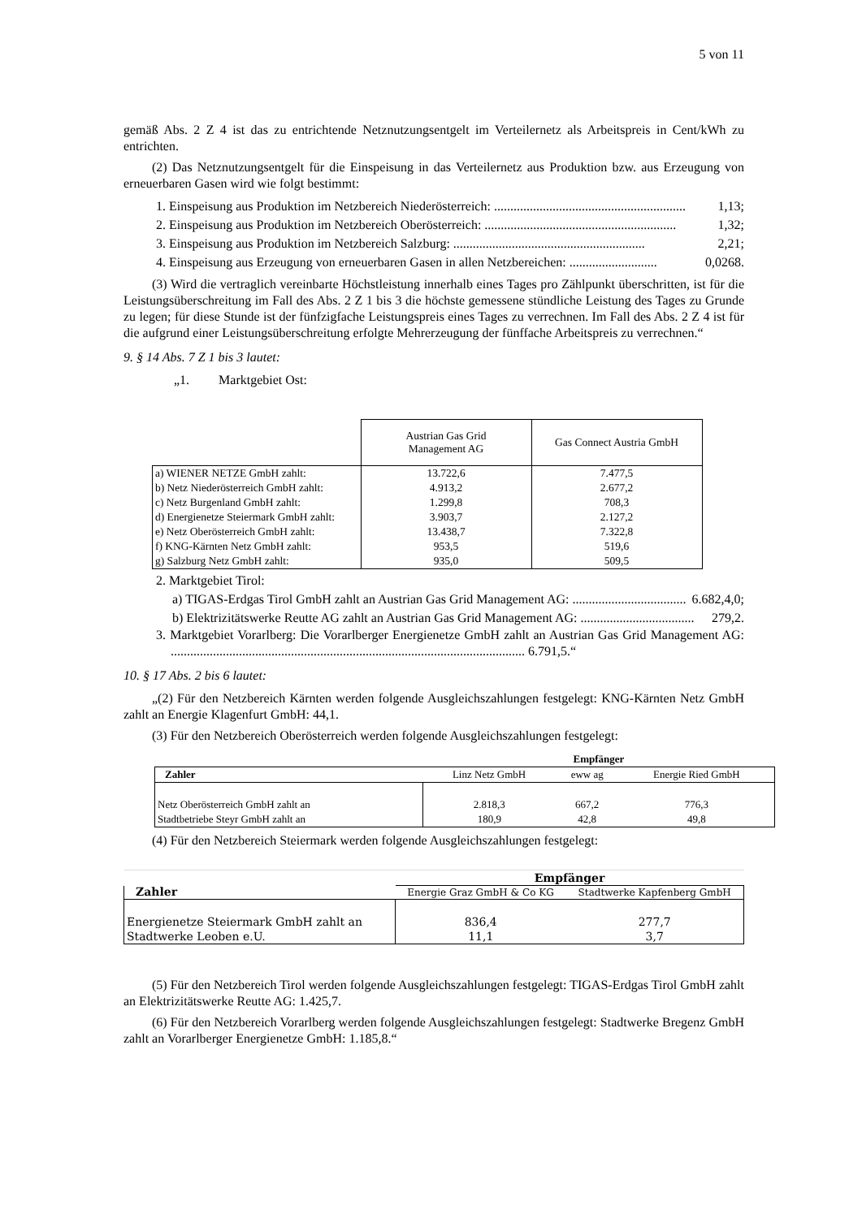5 von 11
gemäß Abs. 2 Z 4 ist das zu entrichtende Netznutzungsentgelt im Verteilernetz als Arbeitspreis in Cent/kWh zu entrichten.
(2) Das Netznutzungsentgelt für die Einspeisung in das Verteilernetz aus Produktion bzw. aus Erzeugung von erneuerbaren Gasen wird wie folgt bestimmt:
1. Einspeisung aus Produktion im Netzbereich Niederösterreich: ........................................................... 1,13;
2. Einspeisung aus Produktion im Netzbereich Oberösterreich: ........................................................... 1,32;
3. Einspeisung aus Produktion im Netzbereich Salzburg: ........................................................... 2,21;
4. Einspeisung aus Erzeugung von erneuerbaren Gasen in allen Netzbereichen: ........................... 0,0268.
(3) Wird die vertraglich vereinbarte Höchstleistung innerhalb eines Tages pro Zählpunkt überschritten, ist für die Leistungsüberschreitung im Fall des Abs. 2 Z 1 bis 3 die höchste gemessene stündliche Leistung des Tages zu Grunde zu legen; für diese Stunde ist der fünfzigfache Leistungspreis eines Tages zu verrechnen. Im Fall des Abs. 2 Z 4 ist für die aufgrund einer Leistungsüberschreitung erfolgte Mehrerzeugung der fünffache Arbeitspreis zu verrechnen.“
9. § 14 Abs. 7 Z 1 bis 3 lautet:
„1. Marktgebiet Ost:
| | Austrian Gas Grid Management AG | Gas Connect Austria GmbH |
| a) WIENER NETZE GmbH zahlt: | 13.722,6 | 7.477,5 |
| b) Netz Niederösterreich GmbH zahlt: | 4.913,2 | 2.677,2 |
| c) Netz Burgenland GmbH zahlt: | 1.299,8 | 708,3 |
| d) Energienetze Steiermark GmbH zahlt: | 3.903,7 | 2.127,2 |
| e) Netz Oberösterreich GmbH zahlt: | 13.438,7 | 7.322,8 |
| f) KNG-Kärnten Netz GmbH zahlt: | 953,5 | 519,6 |
| g) Salzburg Netz GmbH zahlt: | 935,0 | 509,5 |
2. Marktgebiet Tirol:
a) TIGAS-Erdgas Tirol GmbH zahlt an Austrian Gas Grid Management AG: ................................... 6.682,4,0;
b) Elektrizitätswerke Reutte AG zahlt an Austrian Gas Grid Management AG: ................................... 279,2.
3. Marktgebiet Vorarlberg: Die Vorarlberger Energienetze GmbH zahlt an Austrian Gas Grid Management AG: ............................................................................................................. 6.791,5.“
10. § 17 Abs. 2 bis 6 lautet:
„(2) Für den Netzbereich Kärnten werden folgende Ausgleichszahlungen festgelegt: KNG-Kärnten Netz GmbH zahlt an Energie Klagenfurt GmbH: 44,1.
(3) Für den Netzbereich Oberösterreich werden folgende Ausgleichszahlungen festgelegt:
| | Empfänger | | |
| --- | --- | --- | --- |
| Zahler | Linz Netz GmbH | eww ag | Energie Ried GmbH |
| Netz Oberösterreich GmbH zahlt an | 2.818,3 | 667,2 | 776,3 |
| Stadtbetriebe Steyr GmbH zahlt an | 180,9 | 42,8 | 49,8 |
(4) Für den Netzbereich Steiermark werden folgende Ausgleichszahlungen festgelegt:
| Zahler | Empfänger | |
| --- | --- | --- |
| | Energie Graz GmbH & Co KG | Stadtwerke Kapfenberg GmbH |
| Energienetze Steiermark GmbH zahlt an | 836,4 | 277,7 |
| Stadtwerke Leoben e.U. | 11,1 | 3,7 |
(5) Für den Netzbereich Tirol werden folgende Ausgleichszahlungen festgelegt: TIGAS-Erdgas Tirol GmbH zahlt an Elektrizitätswerke Reutte AG: 1.425,7.
(6) Für den Netzbereich Vorarlberg werden folgende Ausgleichszahlungen festgelegt: Stadtwerke Bregenz GmbH zahlt an Vorarlberger Energienetze GmbH: 1.185,8.“